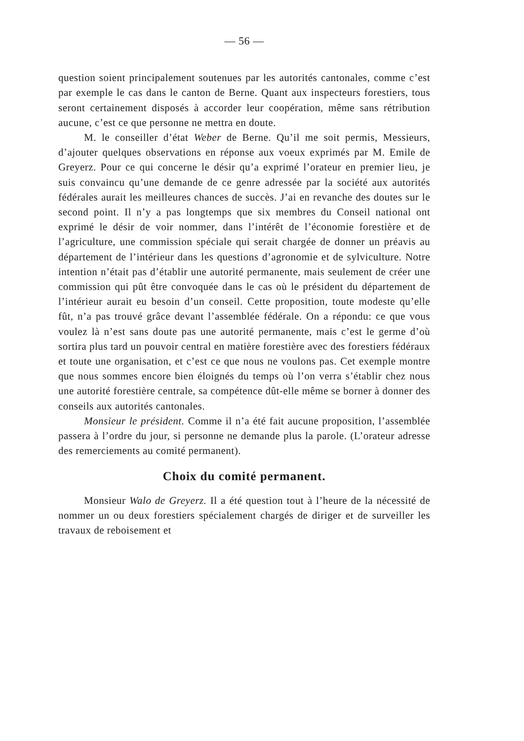— 56 —
question soient principalement soutenues par les autorités cantonales, comme c’est par exemple le cas dans le canton de Berne. Quant aux inspecteurs forestiers, tous seront certainement disposés à accorder leur coopération, même sans rétribution aucune, c’est ce que personne ne mettra en doute.
M. le conseiller d’état Weber de Berne. Qu’il me soit permis, Messieurs, d’ajouter quelques observations en réponse aux voeux exprimés par M. Emile de Greyerz. Pour ce qui concerne le désir qu’a exprimé l’orateur en premier lieu, je suis convaincu qu’une demande de ce genre adressée par la société aux autorités fédérales aurait les meilleures chances de succès. J’ai en revanche des doutes sur le second point. Il n’y a pas longtemps que six membres du Conseil national ont exprimé le désir de voir nommer, dans l’intérêt de l’économie forestière et de l’agriculture, une commission spéciale qui serait chargée de donner un préavis au département de l’intérieur dans les questions d’agronomie et de sylviculture. Notre intention n’était pas d’établir une autorité permanente, mais seulement de créer une commission qui pût être convoquée dans le cas où le président du département de l’intérieur aurait eu besoin d’un conseil. Cette proposition, toute modeste qu’elle fût, n’a pas trouvé grâce devant l’assemblée fédérale. On a répondu: ce que vous voulez là n’est sans doute pas une autorité permanente, mais c’est le germe d’où sortira plus tard un pouvoir central en matière forestière avec des forestiers fédéraux et toute une organisation, et c’est ce que nous ne voulons pas. Cet exemple montre que nous sommes encore bien éloignés du temps où l’on verra s’établir chez nous une autorité forestière centrale, sa compétence dût-elle même se borner à donner des conseils aux autorités cantonales.
Monsieur le président. Comme il n’a été fait aucune proposition, l’assemblée passera à l’ordre du jour, si personne ne demande plus la parole. (L’orateur adresse des remerciements au comité permanent).
Choix du comité permanent.
Monsieur Walo de Greyerz. Il a été question tout à l’heure de la nécessité de nommer un ou deux forestiers spécialement chargés de diriger et de surveiller les travaux de reboisement et